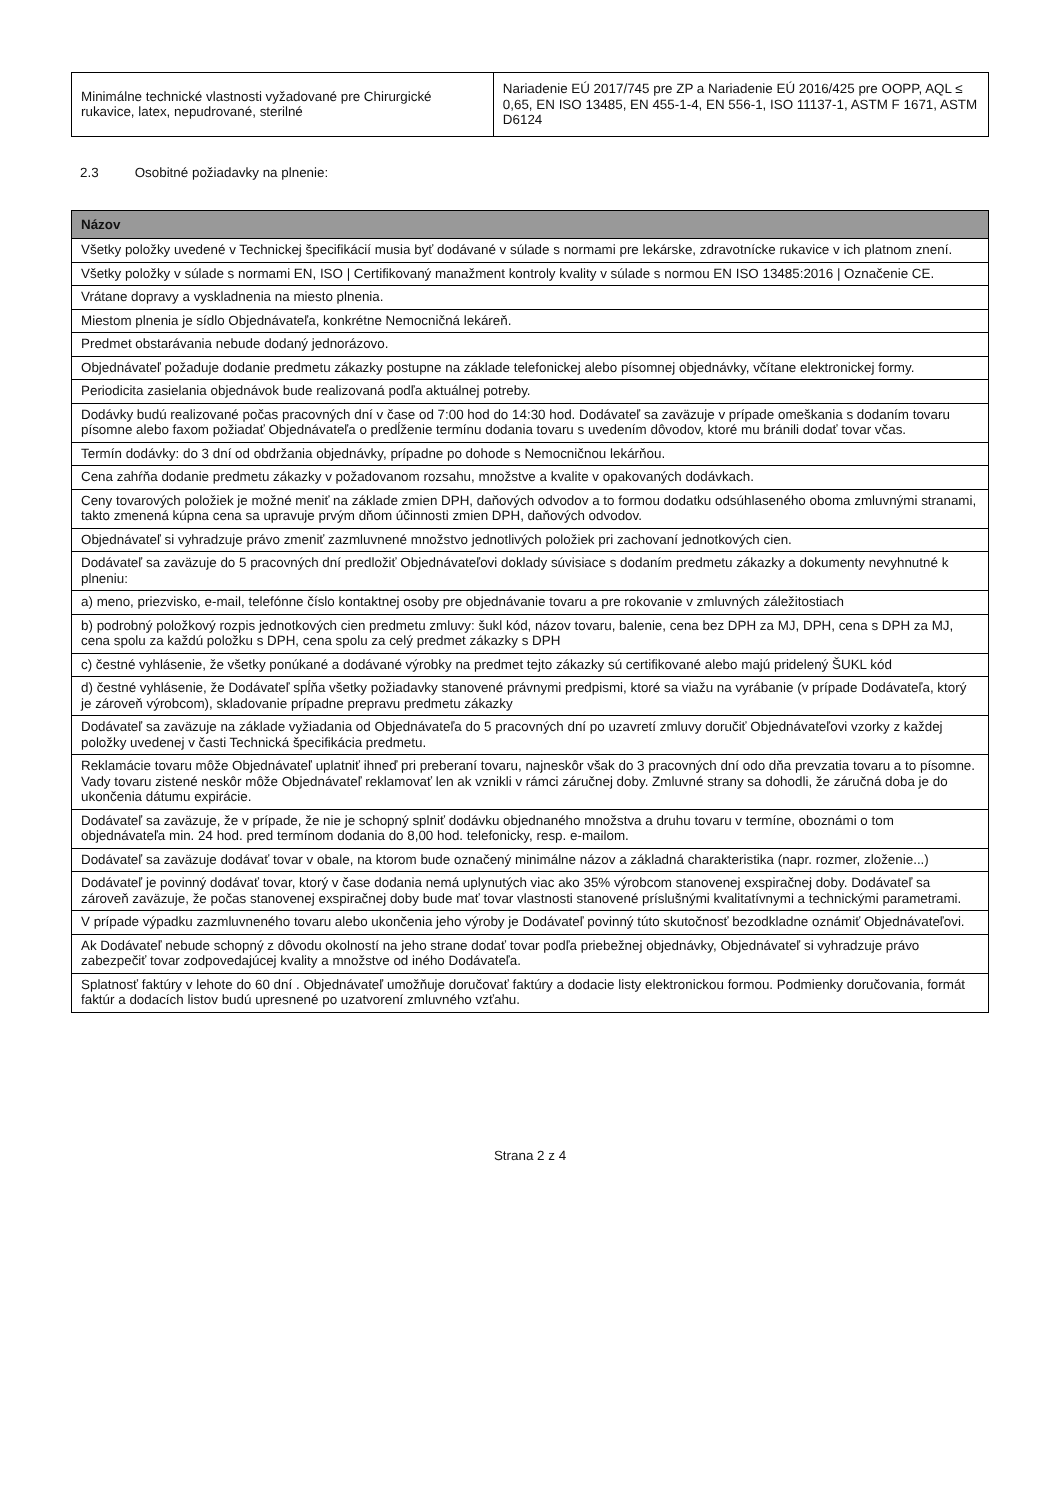| Minimálne technické vlastnosti vyžadované pre Chirurgické rukavice, latex, nepudrované, sterilné | Nariadenie EÚ 2017/745 pre ZP a Nariadenie EÚ 2016/425 pre OOPP, AQL ≤ 0,65, EN ISO 13485, EN 455-1-4, EN 556-1, ISO 11137-1, ASTM F 1671, ASTM D6124 |
2.3 Osobitné požiadavky na plnenie:
| Názov |
| --- |
| Všetky položky uvedené v Technickej špecifikácií musia byť dodávané v súlade s normami pre lekárske, zdravotnícke rukavice v ich platnom znení. |
| Všetky položky v súlade s normami EN, ISO / Certifikovaný manažment kontroly kvality v súlade s normou EN ISO 13485:2016 / Označenie CE. |
| Vrátane dopravy a vyskladnenia na miesto plnenia. |
| Miestom plnenia je sídlo Objednávateľa, konkrétne Nemocničná lekáreň. |
| Predmet obstarávania nebude dodaný jednorázovo. |
| Objednávateľ požaduje dodanie predmetu zákazky postupne na základe telefonickej alebo písomnej objednávky, včítane elektronickej formy. |
| Periodicita zasielania objednávok bude realizovaná podľa aktuálnej potreby. |
| Dodávky budú realizované počas pracovných dní v čase od 7:00 hod do 14:30 hod. Dodávateľ sa zaväzuje v prípade omeškania s dodaním tovaru písomne alebo faxom požiadať Objednávateľa o predĺženie termínu dodania tovaru s uvedením dôvodov, ktoré mu bránili dodať tovar včas. |
| Termín dodávky: do 3 dní od obdržania objednávky, prípadne po dohode s Nemocničnou lekárňou. |
| Cena zahŕňa dodanie predmetu zákazky v požadovanom rozsahu, množstve a kvalite v opakovaných dodávkach. |
| Ceny tovarových položiek je možné meniť na základe zmien DPH, daňových odvodov a to formou dodatku odsúhlaseného oboma zmluvnými stranami, takto zmenená kúpna cena sa upravuje prvým dňom účinnosti zmien DPH, daňových odvodov. |
| Objednávateľ si vyhradzuje právo zmeniť zazmluvnené množstvo jednotlivých položiek pri zachovaní jednotkových cien. |
| Dodávateľ sa zaväzuje do 5 pracovných dní predložiť Objednávateľovi doklady súvisiace s dodaním predmetu zákazky a dokumenty nevyhnutné k plneniu: |
| a) meno, priezvisko, e-mail, telefónne číslo kontaktnej osoby pre objednávanie tovaru a pre rokovanie v zmluvných záležitostiach |
| b) podrobný položkový rozpis jednotkových cien predmetu zmluvy: šukl kód, názov tovaru, balenie, cena bez DPH za MJ, DPH, cena s DPH za MJ, cena spolu za každú položku s DPH, cena spolu za celý predmet zákazky s DPH |
| c) čestné vyhlásenie, že všetky ponúkané a dodávané výrobky na predmet tejto zákazky sú certifikované alebo majú pridelený ŠUKL kód |
| d) čestné vyhlásenie, že Dodávateľ spĺňa všetky požiadavky stanovené právnymi predpismi, ktoré sa viažu na vyrábanie (v prípade Dodávateľa, ktorý je zároveň výrobcom), skladovanie prípadne prepravu predmetu zákazky |
| Dodávateľ sa zaväzuje na základe vyžiadania od Objednávateľa do 5 pracovných dní po uzavretí zmluvy doručiť Objednávateľovi vzorky z každej položky uvedenej v časti Technická špecifikácia predmetu. |
| Reklamácie tovaru môže Objednávateľ uplatniť ihneď pri preberaní tovaru, najneskôr však do 3 pracovných dní odo dňa prevzatia tovaru a to písomne. Vady tovaru zistené neskôr môže Objednávateľ reklamovať len ak vznikli v rámci záručnej doby. Zmluvné strany sa dohodli, že záručná doba je do ukončenia dátumu expirácie. |
| Dodávateľ sa zaväzuje, že v prípade, že nie je schopný splniť dodávku objednaného množstva a druhu tovaru v termíne, oboznámi o tom objednávateľa min. 24 hod. pred termínom dodania do 8,00 hod. telefonicky, resp. e-mailom. |
| Dodávateľ sa zaväzuje dodávať tovar v obale, na ktorom bude označený minimálne názov a základná charakteristika (napr. rozmer, zloženie...) |
| Dodávateľ je povinný dodávať tovar, ktorý v čase dodania nemá uplynutých viac ako 35% výrobcom stanovenej exspiračnej doby. Dodávateľ sa zároveň zaväzuje, že počas stanovenej exspiračnej doby bude mať tovar vlastnosti stanovené príslušnými kvalitatívnymi a technickými parametrami. |
| V prípade výpadku zazmluvneného tovaru alebo ukončenia jeho výroby je Dodávateľ povinný túto skutočnosť bezodkladne oznámiť Objednávateľovi. |
| Ak Dodávateľ nebude schopný z dôvodu okolností na jeho strane dodať tovar podľa priebežnej objednávky, Objednávateľ si vyhradzuje právo zabezpečiť tovar zodpovedajúcej kvality a množstve od iného Dodávateľa. |
| Splatnosť faktúry v lehote do 60 dní . Objednávateľ umožňuje doručovať faktúry a dodacie listy elektronickou formou. Podmienky doručovania, formát faktúr a dodacích listov budú upresnené po uzatvorení zmluvného vzťahu. |
Strana 2 z 4